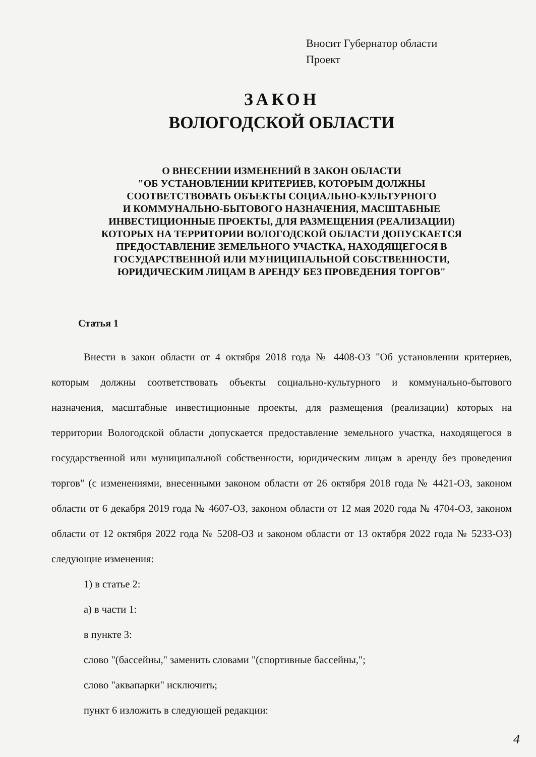Вносит Губернатор области
Проект
ЗАКОН
ВОЛОГОДСКОЙ ОБЛАСТИ
О ВНЕСЕНИИ ИЗМЕНЕНИЙ В ЗАКОН ОБЛАСТИ
"ОБ УСТАНОВЛЕНИИ КРИТЕРИЕВ, КОТОРЫМ ДОЛЖНЫ
СООТВЕТСТВОВАТЬ ОБЪЕКТЫ СОЦИАЛЬНО-КУЛЬТУРНОГО
И КОММУНАЛЬНО-БЫТОВОГО НАЗНАЧЕНИЯ, МАСШТАБНЫЕ
ИНВЕСТИЦИОННЫЕ ПРОЕКТЫ, ДЛЯ РАЗМЕЩЕНИЯ (РЕАЛИЗАЦИИ)
КОТОРЫХ НА ТЕРРИТОРИИ ВОЛОГОДСКОЙ ОБЛАСТИ ДОПУСКАЕТСЯ
ПРЕДОСТАВЛЕНИЕ ЗЕМЕЛЬНОГО УЧАСТКА, НАХОДЯЩЕГОСЯ В
ГОСУДАРСТВЕННОЙ ИЛИ МУНИЦИПАЛЬНОЙ СОБСТВЕННОСТИ,
ЮРИДИЧЕСКИМ ЛИЦАМ В АРЕНДУ БЕЗ ПРОВЕДЕНИЯ ТОРГОВ"
Статья 1
Внести в закон области от 4 октября 2018 года № 4408-ОЗ "Об установлении критериев, которым должны соответствовать объекты социально-культурного и коммунально-бытового назначения, масштабные инвестиционные проекты, для размещения (реализации) которых на территории Вологодской области допускается предоставление земельного участка, находящегося в государственной или муниципальной собственности, юридическим лицам в аренду без проведения торгов" (с изменениями, внесенными законом области от 26 октября 2018 года № 4421-ОЗ, законом области от 6 декабря 2019 года № 4607-ОЗ, законом области от 12 мая 2020 года № 4704-ОЗ, законом области от 12 октября 2022 года № 5208-ОЗ и законом области от 13 октября 2022 года № 5233-ОЗ) следующие изменения:
1) в статье 2:
а) в части 1:
в пункте 3:
слово "(бассейны," заменить словами "(спортивные бассейны,";
слово "аквапарки" исключить;
пункт 6 изложить в следующей редакции:
4